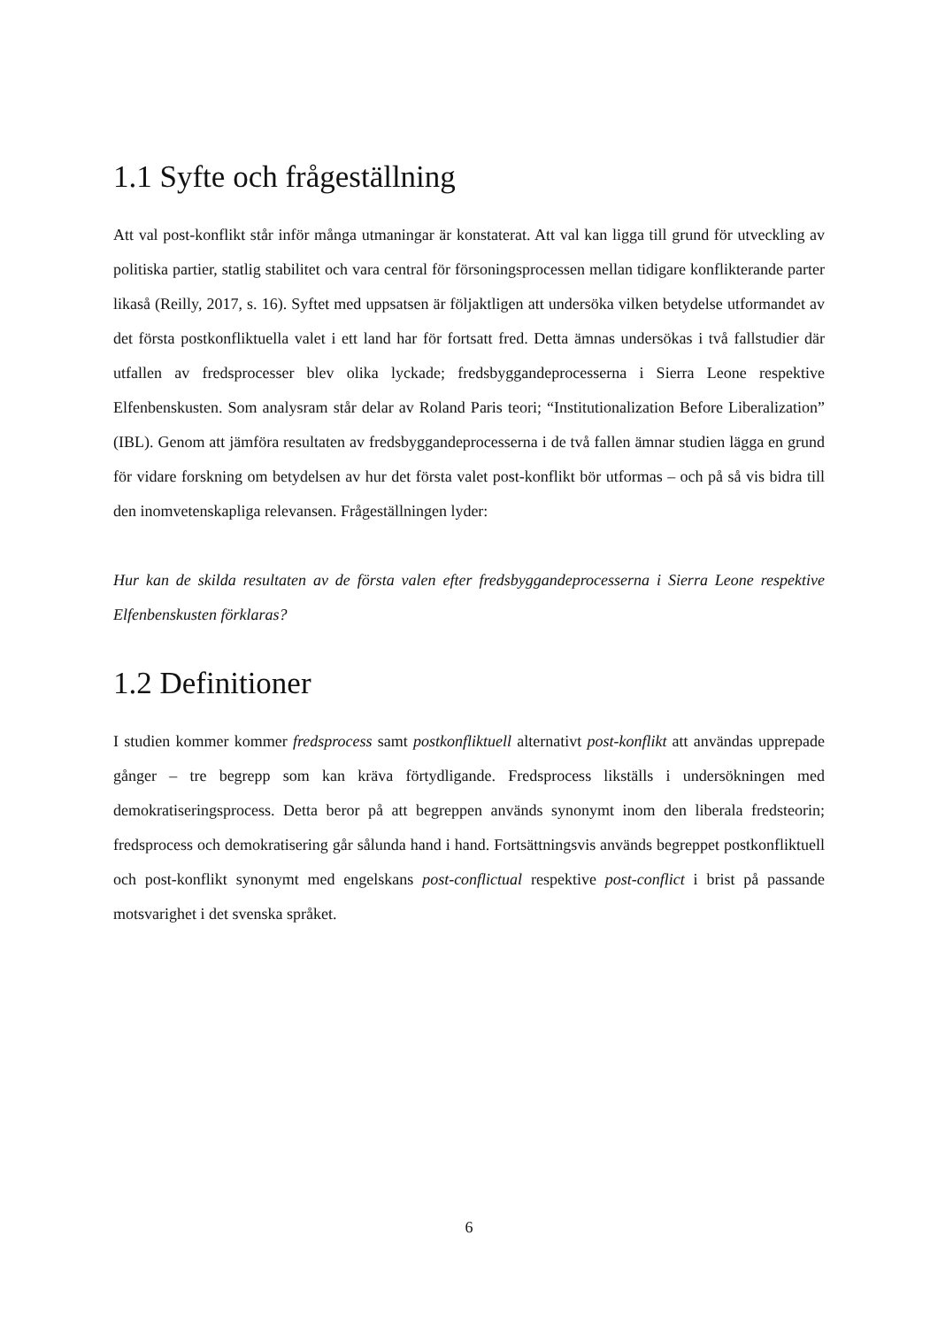1.1 Syfte och frågeställning
Att val post-konflikt står inför många utmaningar är konstaterat. Att val kan ligga till grund för utveckling av politiska partier, statlig stabilitet och vara central för försoningsprocessen mellan tidigare konflikterande parter likaså (Reilly, 2017, s. 16). Syftet med uppsatsen är följaktligen att undersöka vilken betydelse utformandet av det första postkonfliktuella valet i ett land har för fortsatt fred. Detta ämnas undersökas i två fallstudier där utfallen av fredsprocesser blev olika lyckade; fredsbyggandeprocesserna i Sierra Leone respektive Elfenbenskusten. Som analysram står delar av Roland Paris teori; “Institutionalization Before Liberalization” (IBL). Genom att jämföra resultaten av fredsbyggandeprocesserna i de två fallen ämnar studien lägga en grund för vidare forskning om betydelsen av hur det första valet post-konflikt bör utformas – och på så vis bidra till den inomvetenskapliga relevansen. Frågeställningen lyder:
Hur kan de skilda resultaten av de första valen efter fredsbyggandeprocesserna i Sierra Leone respektive Elfenbenskusten förklaras?
1.2 Definitioner
I studien kommer kommer fredsprocess samt postkonfliktuell alternativt post-konflikt att användas upprepade gånger – tre begrepp som kan kräva förtydligande. Fredsprocess likställs i undersökningen med demokratiseringsprocess. Detta beror på att begreppen används synonymt inom den liberala fredsteorin; fredsprocess och demokratisering går sålunda hand i hand. Fortsättningsvis används begreppet postkonfliktuell och post-konflikt synonymt med engelskans post-conflictual respektive post-conflict i brist på passande motsvarighet i det svenska språket.
6